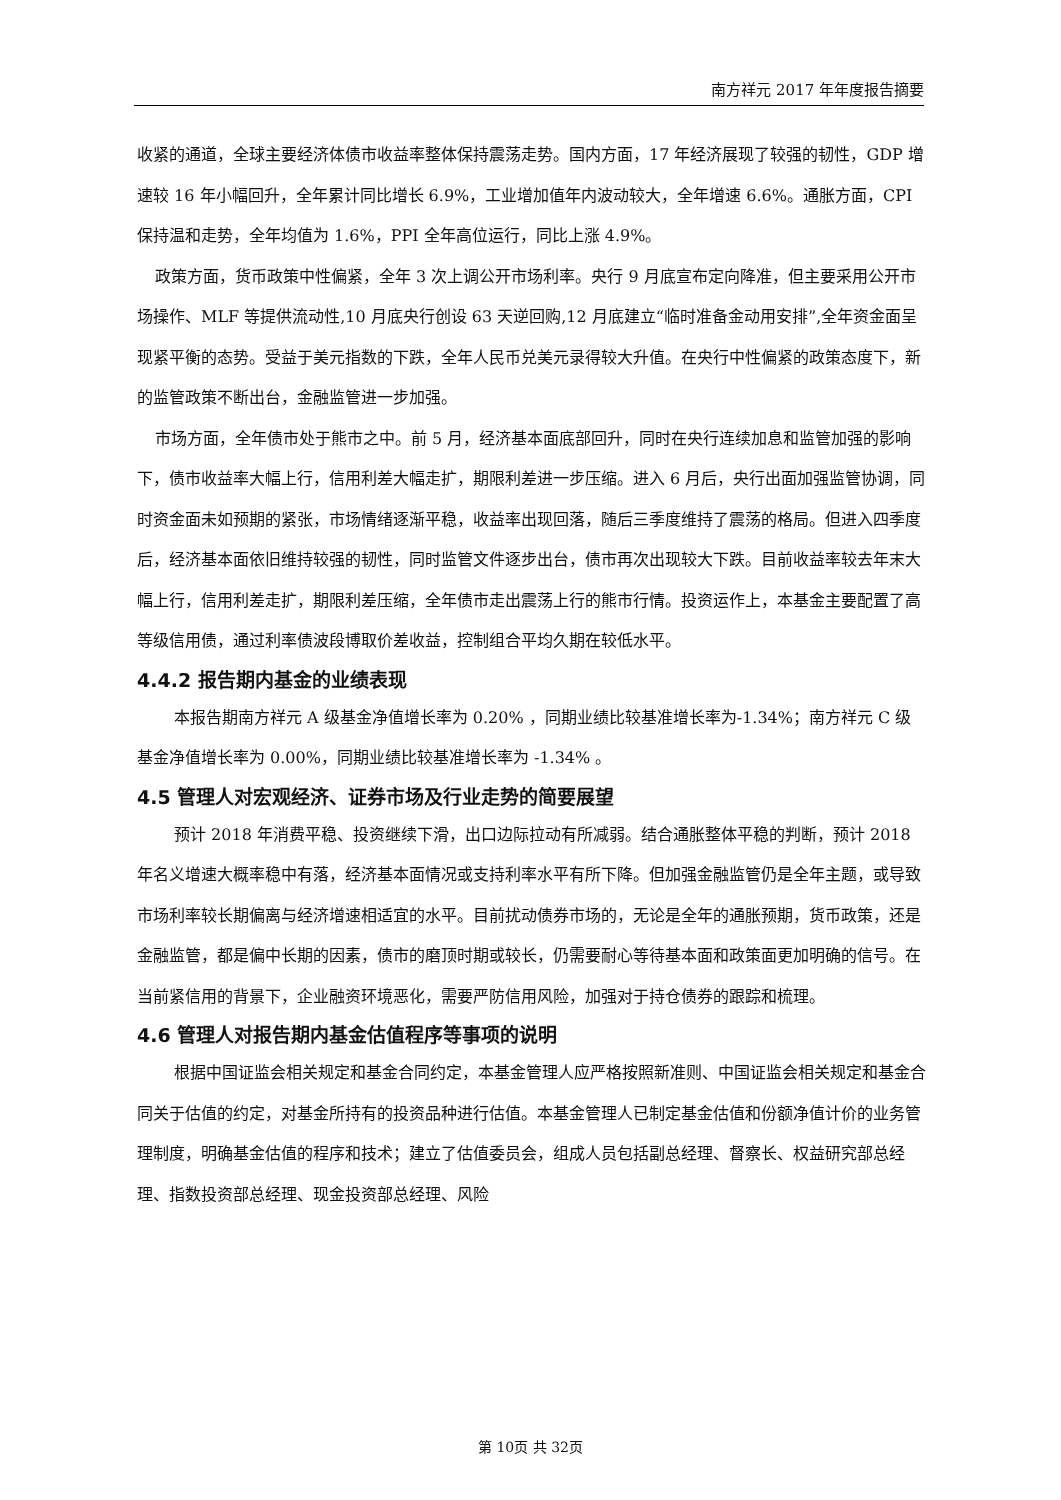南方祥元 2017 年年度报告摘要
收紧的通道，全球主要经济体债市收益率整体保持震荡走势。国内方面，17 年经济展现了较强的韧性，GDP 增速较 16 年小幅回升，全年累计同比增长 6.9%，工业增加值年内波动较大，全年增速 6.6%。通胀方面，CPI 保持温和走势，全年均值为 1.6%，PPI 全年高位运行，同比上涨 4.9%。
政策方面，货币政策中性偏紧，全年 3 次上调公开市场利率。央行 9 月底宣布定向降准，但主要采用公开市场操作、MLF 等提供流动性,10 月底央行创设 63 天逆回购,12 月底建立“临时准备金动用安排”,全年资金面呈现紧平衡的态势。受益于美元指数的下跌，全年人民币兑美元录得较大升值。在央行中性偏紧的政策态度下，新的监管政策不断出台，金融监管进一步加强。
市场方面，全年债市处于熊市之中。前 5 月，经济基本面底部回升，同时在央行连续加息和监管加强的影响下，债市收益率大幅上行，信用利差大幅走扩，期限利差进一步压缩。进入 6 月后，央行出面加强监管协调，同时资金面未如预期的紧张，市场情绪逐渐平稳，收益率出现回落，随后三季度维持了震荡的格局。但进入四季度后，经济基本面依旧维持较强的韧性，同时监管文件逐步出台，债市再次出现较大下跌。目前收益率较去年末大幅上行，信用利差走扩，期限利差压缩，全年债市走出震荡上行的熊市行情。投资运作上，本基金主要配置了高等级信用债，通过利率债波段博取价差收益，控制组合平均久期在较低水平。
4.4.2 报告期内基金的业绩表现
本报告期南方祥元 A 级基金净值增长率为 0.20% ，同期业绩比较基准增长率为-1.34%；南方祥元 C 级基金净值增长率为 0.00%，同期业绩比较基准增长率为 -1.34% 。
4.5 管理人对宏观经济、证券市场及行业走势的简要展望
预计 2018 年消费平稳、投资继续下滑，出口边际拉动有所减弱。结合通胀整体平稳的判断，预计 2018 年名义增速大概率稳中有落，经济基本面情况或支持利率水平有所下降。但加强金融监管仍是全年主题，或导致市场利率较长期偏离与经济增速相适宜的水平。目前扰动债券市场的，无论是全年的通胀预期，货币政策，还是金融监管，都是偏中长期的因素，债市的磨顶时期或较长，仍需要耐心等待基本面和政策面更加明确的信号。在当前紧信用的背景下，企业融资环境恶化，需要严防信用风险，加强对于持仓债券的跟踪和梳理。
4.6 管理人对报告期内基金估值程序等事项的说明
根据中国证监会相关规定和基金合同约定，本基金管理人应严格按照新准则、中国证监会相关规定和基金合同关于估值的约定，对基金所持有的投资品种进行估值。本基金管理人已制定基金估值和份额净值计价的业务管理制度，明确基金估值的程序和技术；建立了估值委员会，组成人员包括副总经理、督察长、权益研究部总经理、指数投资部总经理、现金投资部总经理、风险
第 10页 共 32页